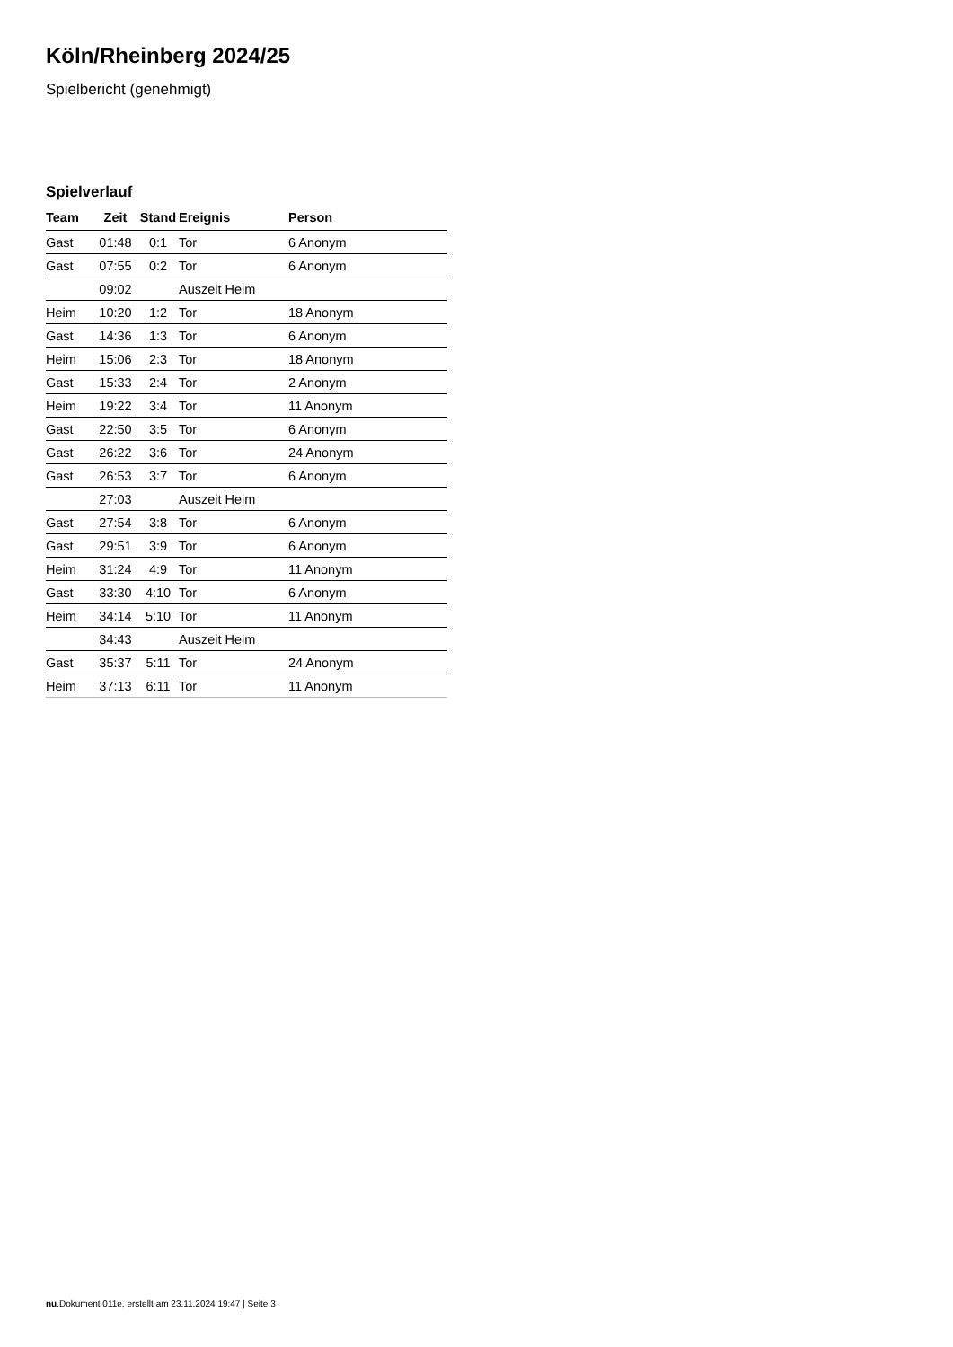Köln/Rheinberg 2024/25
Spielbericht (genehmigt)
Spielverlauf
| Team | Zeit | Stand | Ereignis | Person |
| --- | --- | --- | --- | --- |
| Gast | 01:48 | 0:1 | Tor | 6 Anonym |
| Gast | 07:55 | 0:2 | Tor | 6 Anonym |
| | 09:02 | | Auszeit Heim | |
| Heim | 10:20 | 1:2 | Tor | 18 Anonym |
| Gast | 14:36 | 1:3 | Tor | 6 Anonym |
| Heim | 15:06 | 2:3 | Tor | 18 Anonym |
| Gast | 15:33 | 2:4 | Tor | 2 Anonym |
| Heim | 19:22 | 3:4 | Tor | 11 Anonym |
| Gast | 22:50 | 3:5 | Tor | 6 Anonym |
| Gast | 26:22 | 3:6 | Tor | 24 Anonym |
| Gast | 26:53 | 3:7 | Tor | 6 Anonym |
| | 27:03 | | Auszeit Heim | |
| Gast | 27:54 | 3:8 | Tor | 6 Anonym |
| Gast | 29:51 | 3:9 | Tor | 6 Anonym |
| Heim | 31:24 | 4:9 | Tor | 11 Anonym |
| Gast | 33:30 | 4:10 | Tor | 6 Anonym |
| Heim | 34:14 | 5:10 | Tor | 11 Anonym |
| | 34:43 | | Auszeit Heim | |
| Gast | 35:37 | 5:11 | Tor | 24 Anonym |
| Heim | 37:13 | 6:11 | Tor | 11 Anonym |
nu.Dokument 011e, erstellt am 23.11.2024 19:47 | Seite 3